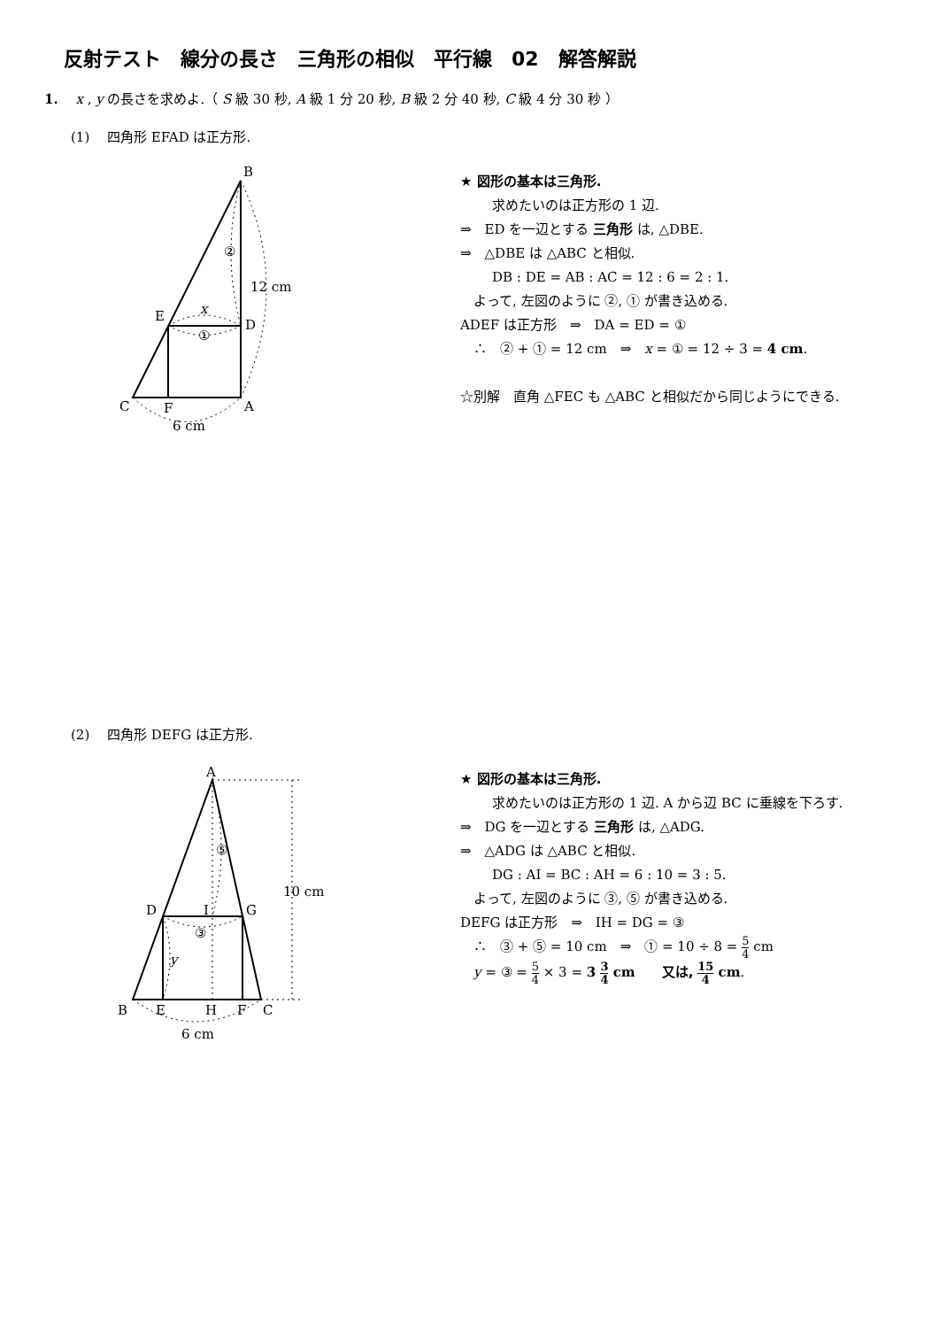反射テスト　線分の長さ　三角形の相似　平行線　02　解答解説
1.　 x , y の長さを求めよ.（ S 級 30 秒, A 級 1 分 20 秒, B 級 2 分 40 秒, C 級 4 分 30 秒 ）
(1)　 四角形 EFAD は正方形.
B
E
D
C
F
A
12 cm
6 cm
x
①
②
★ 図形の基本は三角形.
求めたいのは正方形の 1 辺.
⇒　ED を一辺とする 三角形 は, △DBE.
⇒　△DBE は △ABC と相似.
DB : DE = AB : AC = 12 : 6 = 2 : 1.
　よって, 左図のように ②, ① が書き込める.
ADEF は正方形　⇒　DA = ED = ①
　∴　② + ① = 12 cm　⇒　x = ① = 12 ÷ 3 = 4 cm.
☆別解　直角 △FEC も △ABC と相似だから同じようにできる.
(2)　 四角形 DEFG は正方形.
A
D
I
G
B
E
H
F
C
10 cm
6 cm
③
⑤
y
★ 図形の基本は三角形.
求めたいのは正方形の 1 辺. A から辺 BC に垂線を下ろす.
⇒　DG を一辺とする 三角形 は, △ADG.
⇒　△ADG は △ABC と相似.
DG : AI = BC : AH = 6 : 10 = 3 : 5.
　よって, 左図のように ③, ⑤ が書き込める.
DEFG は正方形　⇒　IH = DG = ③
　∴　③ + ⑤ = 10 cm　⇒　① = 10 ÷ 8 = 5 4 cm
　y = ③ = 5 4 × 3 = 3 3 4 cm　　又は, 15 4 cm.